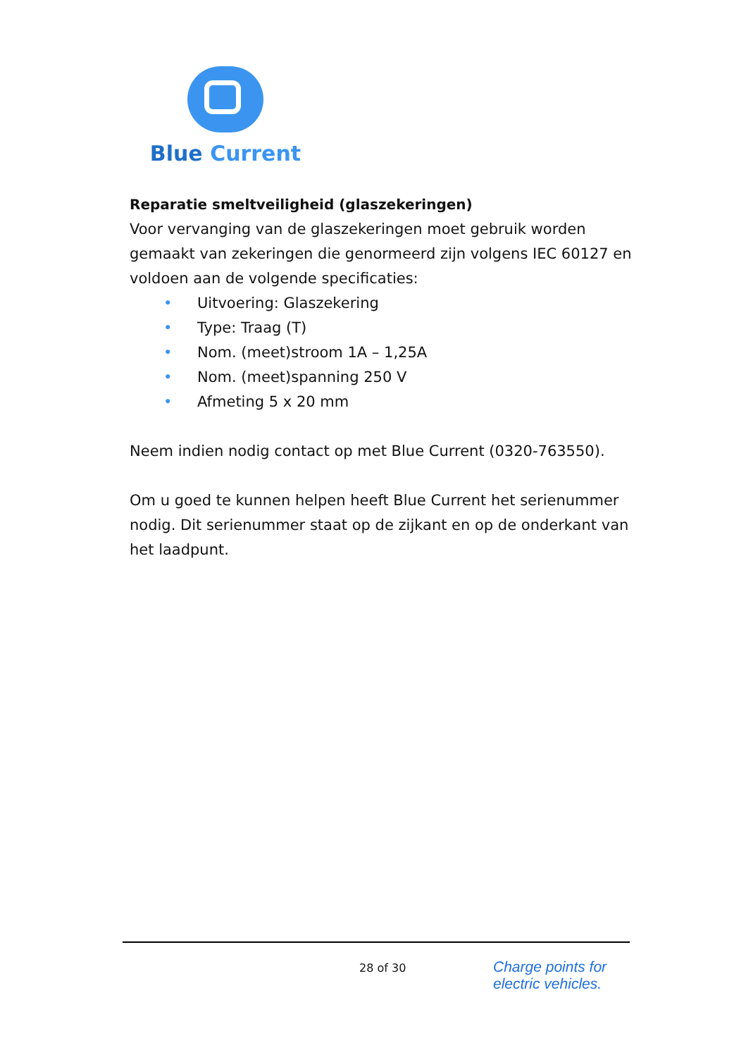Blue Current
Reparatie smeltveiligheid (glaszekeringen)
Voor vervanging van de glaszekeringen moet gebruik worden gemaakt van zekeringen die genormeerd zijn volgens IEC 60127 en voldoen aan de volgende specificaties:
• Uitvoering: Glaszekering
• Type: Traag (T)
• Nom. (meet)stroom 1A – 1,25A
• Nom. (meet)spanning 250 V
• Afmeting 5 x 20 mm
Neem indien nodig contact op met Blue Current (0320-763550).
Om u goed te kunnen helpen heeft Blue Current het serienummer nodig. Dit serienummer staat op de zijkant en op de onderkant van het laadpunt.
28 of 30
Charge points for
electric vehicles.